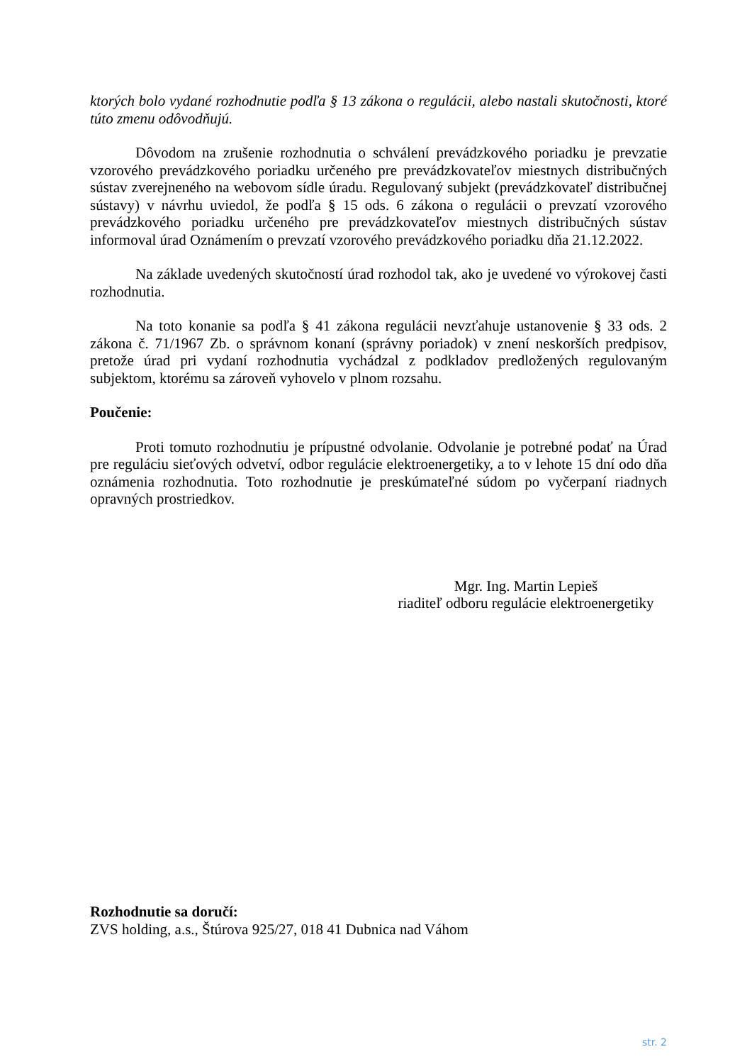ktorých bolo vydané rozhodnutie podľa § 13 zákona o regulácii, alebo nastali skutočnosti, ktoré túto zmenu odôvodňujú.
Dôvodom na zrušenie rozhodnutia o schválení prevádzkového poriadku je prevzatie vzorového prevádzkového poriadku určeného pre prevádzkovateľov miestnych distribučných sústav zverejneného na webovom sídle úradu. Regulovaný subjekt (prevádzkovateľ distribučnej sústavy) v návrhu uviedol, že podľa § 15 ods. 6 zákona o regulácii o prevzatí vzorového prevádzkového poriadku určeného pre prevádzkovateľov miestnych distribučných sústav informoval úrad Oznámením o prevzatí vzorového prevádzkového poriadku dňa 21.12.2022.
Na základe uvedených skutočností úrad rozhodol tak, ako je uvedené vo výrokovej časti rozhodnutia.
Na toto konanie sa podľa § 41 zákona regulácii nevzťahuje ustanovenie § 33 ods. 2 zákona č. 71/1967 Zb. o správnom konaní (správny poriadok) v znení neskorších predpisov, pretože úrad pri vydaní rozhodnutia vychádzal z podkladov predložených regulovaným subjektom, ktorému sa zároveň vyhovelo v plnom rozsahu.
Poučenie:
Proti tomuto rozhodnutiu je prípustné odvolanie. Odvolanie je potrebné podať na Úrad pre reguláciu sieťových odvetví, odbor regulácie elektroenergetiky, a to v lehote 15 dní odo dňa oznámenia rozhodnutia. Toto rozhodnutie je preskúmateľné súdom po vyčerpaní riadnych opravných prostriedkov.
Mgr. Ing. Martin Lepieš
riaditeľ odboru regulácie elektroenergetiky
Rozhodnutie sa doručí:
ZVS holding, a.s., Štúrova 925/27, 018 41 Dubnica nad Váhom
str. 2